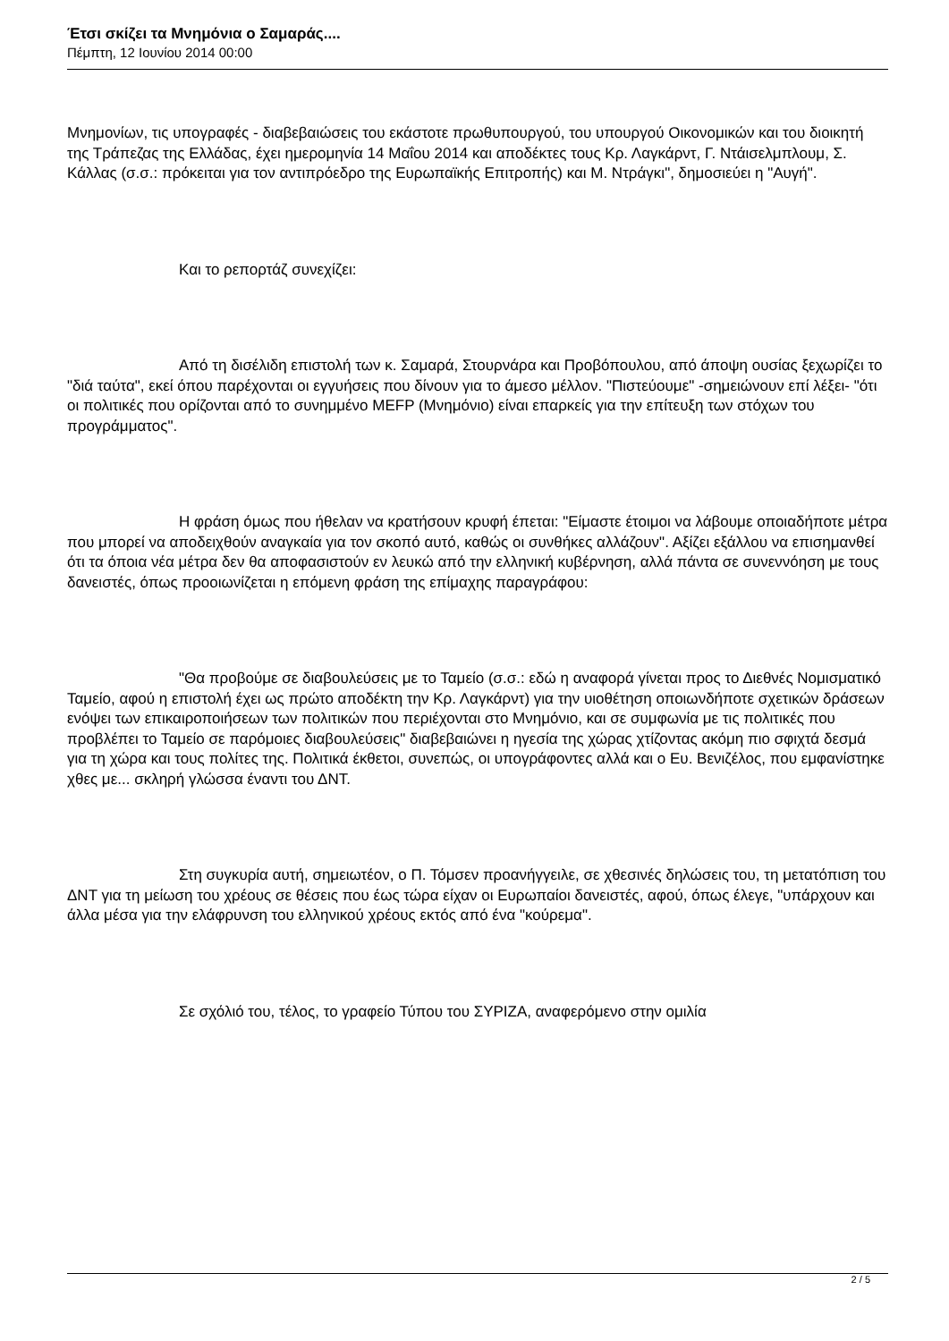Έτσι σκίζει τα Μνημόνια ο Σαμαράς....
Πέμπτη, 12 Ιουνίου 2014 00:00
Μνημονίων, τις υπογραφές - διαβεβαιώσεις του εκάστοτε πρωθυπουργού, του υπουργού Οικονομικών και του διοικητή της Τράπεζας της Ελλάδας, έχει ημερομηνία 14 Μαΐου 2014 και αποδέκτες τους Κρ. Λαγκάρντ, Γ. Ντάισελμπλουμ, Σ. Κάλλας (σ.σ.: πρόκειται για τον αντιπρόεδρο της Ευρωπαϊκής Επιτροπής) και Μ. Ντράγκι", δημοσιεύει η "Αυγή".
Και το ρεπορτάζ συνεχίζει:
Από τη δισέλιδη επιστολή των κ. Σαμαρά, Στουρνάρα και Προβόπουλου, από άποψη ουσίας ξεχωρίζει το "διά ταύτα", εκεί όπου παρέχονται οι εγγυήσεις που δίνουν για το άμεσο μέλλον. "Πιστεύουμε" -σημειώνουν επί λέξει- "ότι οι πολιτικές που ορίζονται από το συνημμένο MEFP (Μνημόνιο) είναι επαρκείς για την επίτευξη των στόχων του προγράμματος".
Η φράση όμως που ήθελαν να κρατήσουν κρυφή έπεται: "Είμαστε έτοιμοι να λάβουμε οποιαδήποτε μέτρα που μπορεί να αποδειχθούν αναγκαία για τον σκοπό αυτό, καθώς οι συνθήκες αλλάζουν". Αξίζει εξάλλου να επισημανθεί ότι τα όποια νέα μέτρα δεν θα αποφασιστούν εν λευκώ από την ελληνική κυβέρνηση, αλλά πάντα σε συνεννόηση με τους δανειστές, όπως προοιωνίζεται η επόμενη φράση της επίμαχης παραγράφου:
"Θα προβούμε σε διαβουλεύσεις με το Ταμείο (σ.σ.: εδώ η αναφορά γίνεται προς το Διεθνές Νομισματικό Ταμείο, αφού η επιστολή έχει ως πρώτο αποδέκτη την Κρ. Λαγκάρντ) για την υιοθέτηση οποιωνδήποτε σχετικών δράσεων ενόψει των επικαιροποιήσεων των πολιτικών που περιέχονται στο Μνημόνιο, και σε συμφωνία με τις πολιτικές που προβλέπει το Ταμείο σε παρόμοιες διαβουλεύσεις" διαβεβαιώνει η ηγεσία της χώρας χτίζοντας ακόμη πιο σφιχτά δεσμά για τη χώρα και τους πολίτες της. Πολιτικά έκθετοι, συνεπώς, οι υπογράφοντες αλλά και ο Ευ. Βενιζέλος, που εμφανίστηκε χθες με... σκληρή γλώσσα έναντι του ΔΝΤ.
Στη συγκυρία αυτή, σημειωτέον, ο Π. Τόμσεν προανήγγειλε, σε χθεσινές δηλώσεις του, τη μετατόπιση του ΔΝΤ για τη μείωση του χρέους σε θέσεις που έως τώρα είχαν οι Ευρωπαίοι δανειστές, αφού, όπως έλεγε, "υπάρχουν και άλλα μέσα για την ελάφρυνση του ελληνικού χρέους εκτός από ένα "κούρεμα".
Σε σχόλιό του, τέλος, το γραφείο Τύπου του ΣΥΡΙΖΑ, αναφερόμενο στην ομιλία
2 / 5